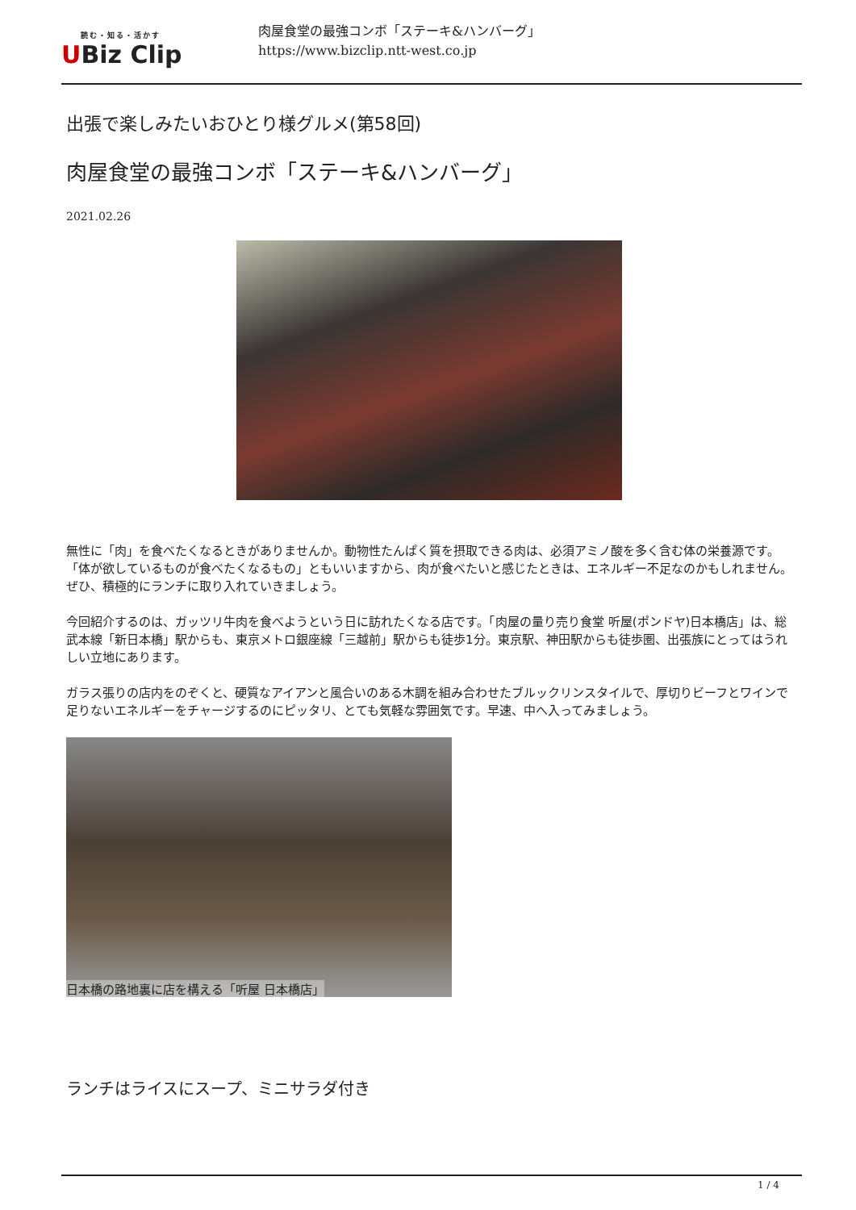読む・知る・活かす
UBiz Clip
肉屋食堂の最強コンボ「ステーキ&ハンバーグ」
https://www.bizclip.ntt-west.co.jp
出張で楽しみたいおひとり様グルメ(第58回)
肉屋食堂の最強コンボ「ステーキ&ハンバーグ」
2021.02.26
無性に「肉」を食べたくなるときがありませんか。動物性たんぱく質を摂取できる肉は、必須アミノ酸を多く含む体の栄養源です。「体が欲しているものが食べたくなるもの」ともいいますから、肉が食べたいと感じたときは、エネルギー不足なのかもしれません。ぜひ、積極的にランチに取り入れていきましょう。
今回紹介するのは、ガッツリ牛肉を食べようという日に訪れたくなる店です。「肉屋の量り売り食堂 听屋(ポンドヤ)日本橋店」は、総武本線「新日本橋」駅からも、東京メトロ銀座線「三越前」駅からも徒歩1分。東京駅、神田駅からも徒歩圏、出張族にとってはうれしい立地にあります。
ガラス張りの店内をのぞくと、硬質なアイアンと風合いのある木調を組み合わせたブルックリンスタイルで、厚切りビーフとワインで足りないエネルギーをチャージするのにピッタリ、とても気軽な雰囲気です。早速、中へ入ってみましょう。
日本橋の路地裏に店を構える「听屋 日本橋店」
ランチはライスにスープ、ミニサラダ付き
1 / 4